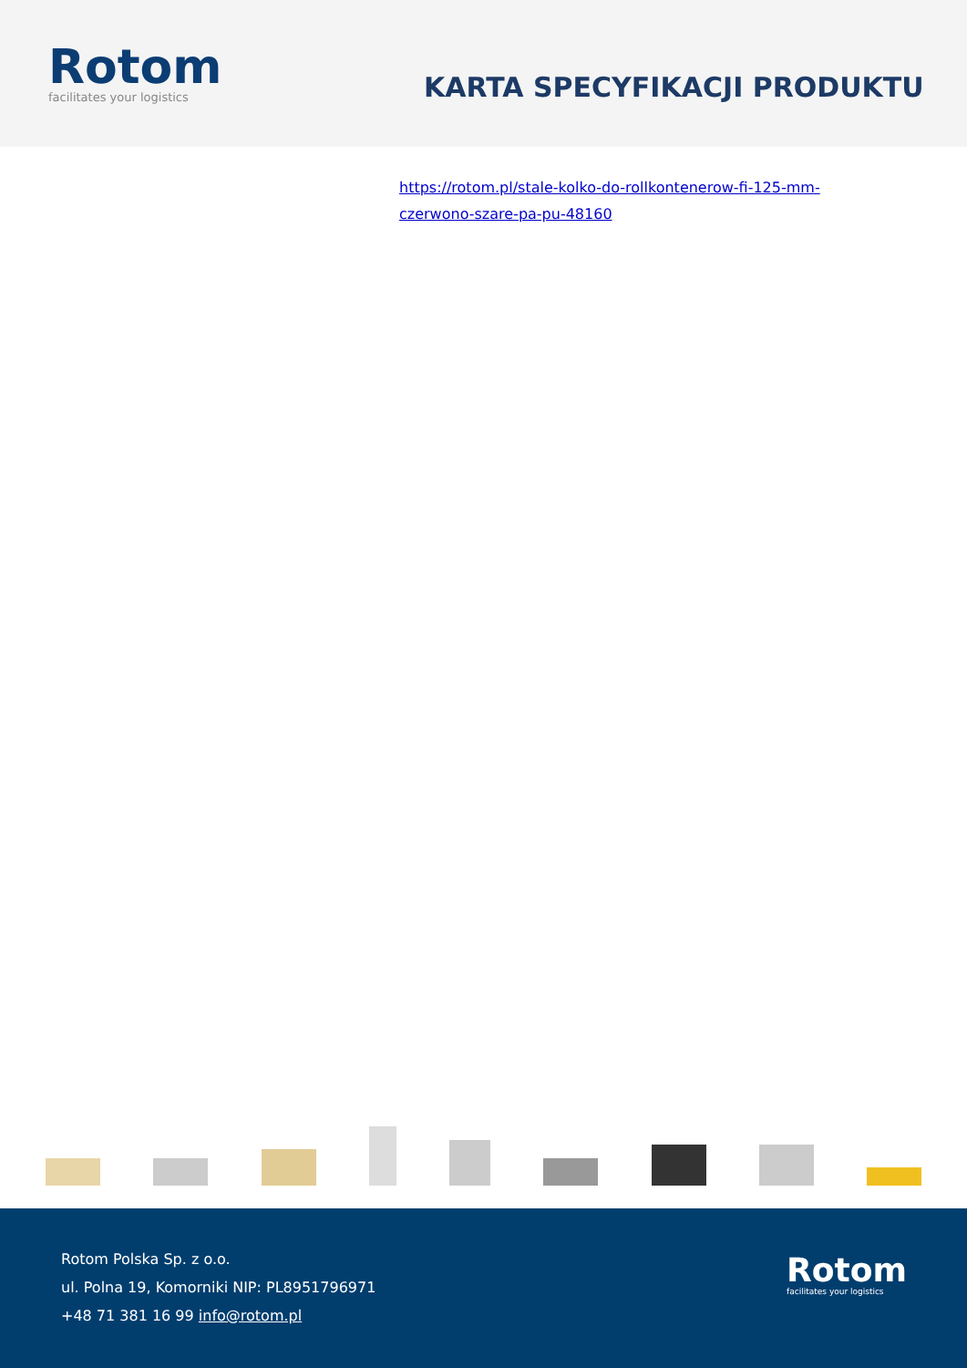Rotom
facilitates your logistics
KARTA SPECYFIKACJI PRODUKTU
https://rotom.pl/stale-kolko-do-rollkontenerow-fi-125-mm-czerwono-szare-pa-pu-48160
Rotom Polska Sp. z o.o.
ul. Polna 19, Komorniki NIP: PL8951796971
+48 71 381 16 99 info@rotom.pl
Rotom
facilitates your logistics